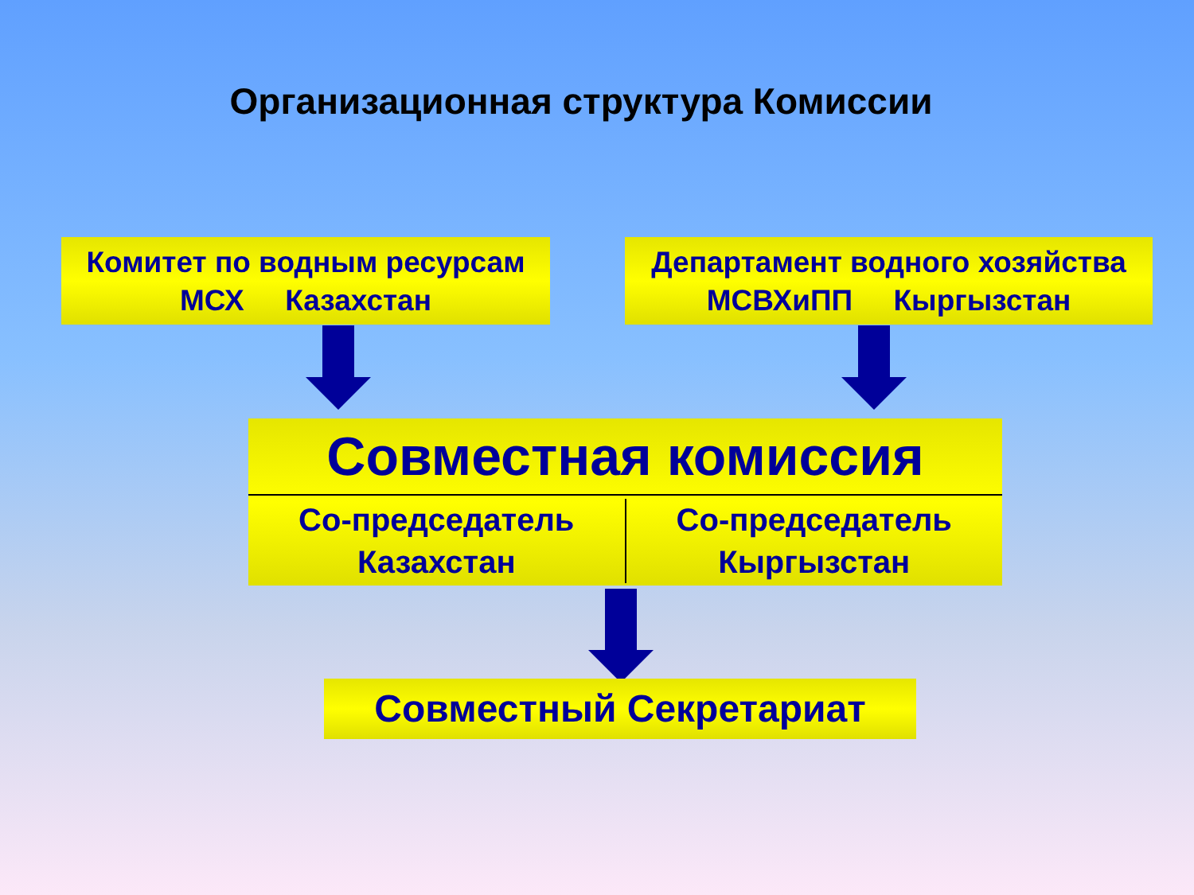Организационная структура Комиссии
Комитет по водным ресурсам
МСХ Казахстан
Департамент водного хозяйства
МСВХиПП Кыргызстан
Совместная комиссия
Со-председатель
Казахстан
Со-председатель
Кыргызстан
Совместный Секретариат